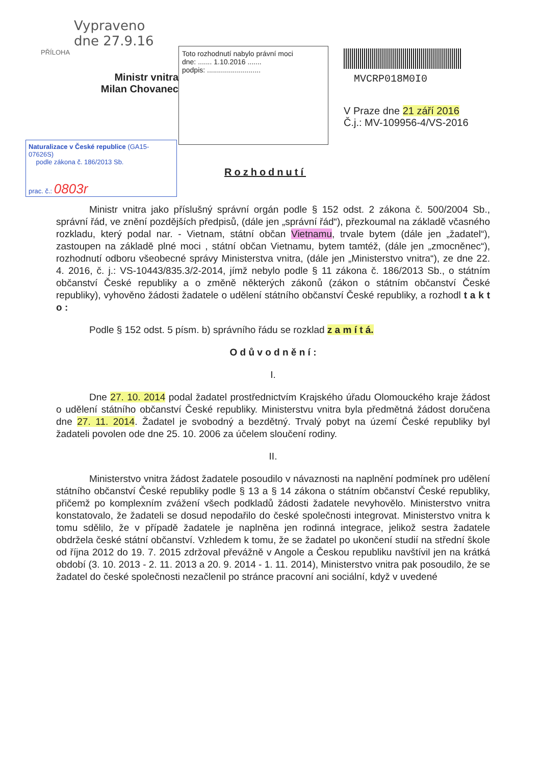Vypraveno
dne 27.9.16
PŘÍLOHA
Ministr vnitra
Milan Chovanec
Toto rozhodnutí nabylo právní moci
dne: ....... 1.10.2016 .......
podpis: ...........................
MVCRP018M0I0
V Praze dne 21 září 2016
Č.j.: MV-109956-4/VS-2016
Naturalizace v České republice (GA15-07626S)
podle zákona č. 186/2013 Sb.
prac. č.: 0803r
Rozhodnutí
Ministr vnitra jako příslušný správní orgán podle § 152 odst. 2 zákona č. 500/2004 Sb., správní řád, ve znění pozdějších předpisů, (dále jen „správní řád“), přezkoumal na základě včasného rozkladu, který podal nar. - Vietnam, státní občan Vietnamu, trvale bytem (dále jen „žadatel“), zastoupen na základě plné moci , státní občan Vietnamu, bytem tamtéž, (dále jen „zmocněnec“), rozhodnutí odboru všeobecné správy Ministerstva vnitra, (dále jen „Ministerstvo vnitra“), ze dne 22. 4. 2016, č. j.: VS-10443/835.3/2-2014, jímž nebylo podle § 11 zákona č. 186/2013 Sb., o státním občanství České republiky a o změně některých zákonů (zákon o státním občanství České republiky), vyhověno žádosti žadatele o udělení státního občanství České republiky, a rozhodl t a k t o :
Podle § 152 odst. 5 písm. b) správního řádu se rozklad z a m í t á.
O d ů v o d n ě n í :
I.
Dne 27. 10. 2014 podal žadatel prostřednictvím Krajského úřadu Olomouckého kraje žádost o udělení státního občanství České republiky. Ministerstvu vnitra byla předmětná žádost doručena dne 27. 11. 2014. Žadatel je svobodný a bezdětný. Trvalý pobyt na území České republiky byl žadateli povolen ode dne 25. 10. 2006 za účelem sloučení rodiny.
II.
Ministerstvo vnitra žádost žadatele posoudilo v návaznosti na naplnění podmínek pro udělení státního občanství České republiky podle § 13 a § 14 zákona o státním občanství České republiky, přičemž po komplexním zvážení všech podkladů žádosti žadatele nevyhovělo. Ministerstvo vnitra konstatovalo, že žadateli se dosud nepodařilo do české společnosti integrovat. Ministerstvo vnitra k tomu sdělilo, že v případě žadatele je naplněna jen rodinná integrace, jelikož sestra žadatele obdržela české státní občanství. Vzhledem k tomu, že se žadatel po ukončení studií na střední škole od října 2012 do 19. 7. 2015 zdržoval převážně v Angole a Českou republiku navštívil jen na krátká období (3. 10. 2013 - 2. 11. 2013 a 20. 9. 2014 - 1. 11. 2014), Ministerstvo vnitra pak posoudilo, že se žadatel do české společnosti nezačlenil po stránce pracovní ani sociální, když v uvedené